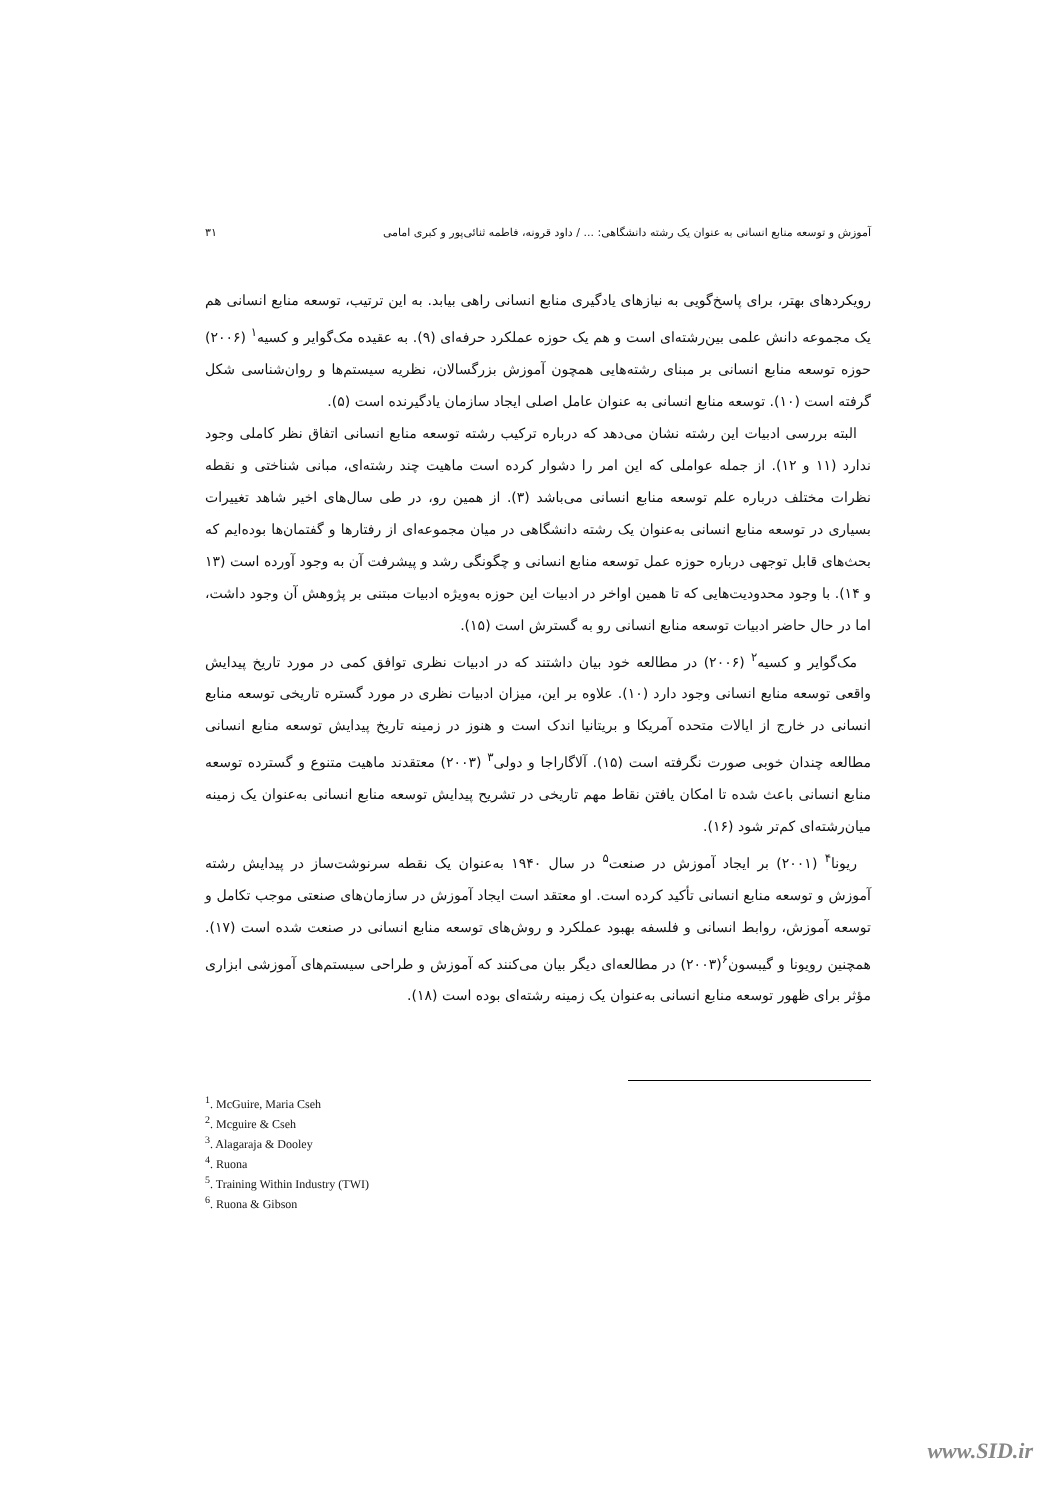آموزش و توسعه منابع انسانی به عنوان یک رشته دانشگاهی: ... / داود قرونه، فاطمه ثنائی‌پور و کبری امامی ۳۱
رویکردهای بهتر، برای پاسخ‌گویی به نیازهای یادگیری منابع انسانی راهی بیابد. به این ترتیب، توسعه منابع انسانی هم یک مجموعه دانش علمی بین‌رشته‌ای است و هم یک حوزه عملکرد حرفه‌ای (۹). به عقیده مک‌گوایر و کسیه<sup>۱</sup> (۲۰۰۶) حوزه توسعه منابع انسانی بر مبنای رشته‌هایی همچون آموزش بزرگسالان، نظریه سیستم‌ها و روان‌شناسی شکل گرفته است (۱۰). توسعه منابع انسانی به عنوان عامل اصلی ایجاد سازمان یادگیرنده است (۵).
البته بررسی ادبیات این رشته نشان می‌دهد که درباره ترکیب رشته توسعه منابع انسانی اتفاق نظر کاملی وجود ندارد (۱۱ و ۱۲). از جمله عواملی که این امر را دشوار کرده است ماهیت چند رشته‌ای، مبانی شناختی و نقطه نظرات مختلف درباره علم توسعه منابع انسانی می‌باشد (۳). از همین رو، در طی سال‌های اخیر شاهد تغییرات بسیاری در توسعه منابع انسانی به‌عنوان یک رشته دانشگاهی در میان مجموعه‌ای از رفتارها و گفتمان‌ها بوده‌ایم که بحث‌های قابل توجهی درباره حوزه عمل توسعه منابع انسانی و چگونگی رشد و پیشرفت آن به وجود آورده است (۱۳ و ۱۴). با وجود محدودیت‌هایی که تا همین اواخر در ادبیات این حوزه به‌ویژه ادبیات مبتنی بر پژوهش آن وجود داشت، اما در حال حاضر ادبیات توسعه منابع انسانی رو به گسترش است (۱۵).
مک‌گوایر و کسیه<sup>۲</sup> (۲۰۰۶) در مطالعه خود بیان داشتند که در ادبیات نظری توافق کمی در مورد تاریخ پیدایش واقعی توسعه منابع انسانی وجود دارد (۱۰). علاوه بر این، میزان ادبیات نظری در مورد گستره تاریخی توسعه منابع انسانی در خارج از ایالات متحده آمریکا و بریتانیا اندک است و هنوز در زمینه تاریخ پیدایش توسعه منابع انسانی مطالعه چندان خوبی صورت نگرفته است (۱۵). آلاگاراجا و دولی<sup>۳</sup> (۲۰۰۳) معتقدند ماهیت متنوع و گسترده توسعه منابع انسانی باعث شده تا امکان یافتن نقاط مهم تاریخی در تشریح پیدایش توسعه منابع انسانی به‌عنوان یک زمینه میان‌رشته‌ای کم‌تر شود (۱۶).
ریونا<sup>۴</sup> (۲۰۰۱) بر ایجاد آموزش در صنعت<sup>۵</sup> در سال ۱۹۴۰ به‌عنوان یک نقطه سرنوشت‌ساز در پیدایش رشته آموزش و توسعه منابع انسانی تأکید کرده است. او معتقد است ایجاد آموزش در سازمان‌های صنعتی موجب تکامل و توسعه آموزش، روابط انسانی و فلسفه بهبود عملکرد و روش‌های توسعه منابع انسانی در صنعت شده است (۱۷). همچنین رویونا و گیبسون<sup>۶</sup>(۲۰۰۳) در مطالعه‌ای دیگر بیان می‌کنند که آموزش و طراحی سیستم‌های آموزشی ابزاری مؤثر برای ظهور توسعه منابع انسانی به‌عنوان یک زمینه رشته‌ای بوده است (۱۸).
<sup>1</sup>. McGuire, Maria Cseh
<sup>2</sup>. Mcguire & Cseh
<sup>3</sup>. Alagaraja & Dooley
<sup>4</sup>. Ruona
<sup>5</sup>. Training Within Industry (TWI)
<sup>6</sup>. Ruona & Gibson
www.SID.ir